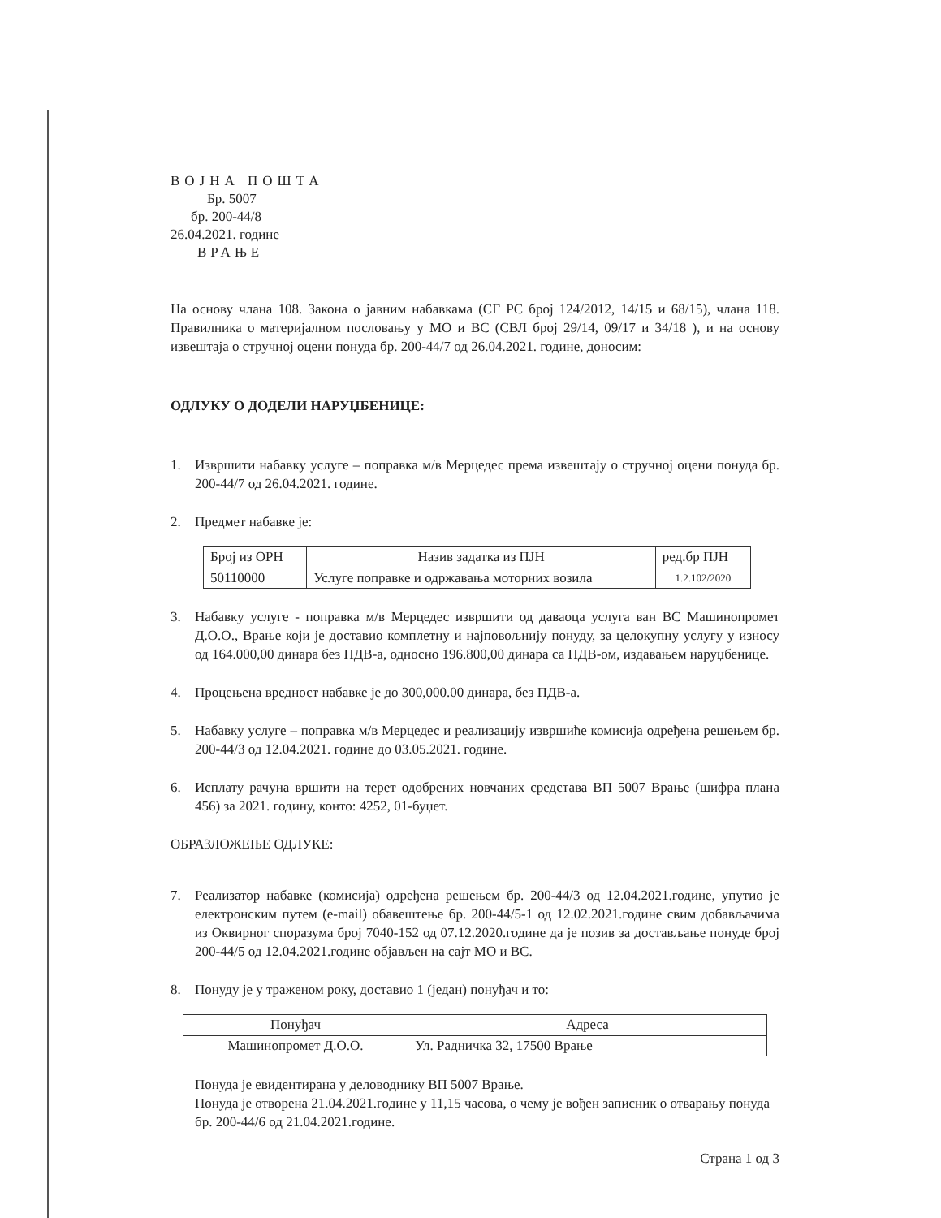ВОЈНА ПОШТА
Бр. 5007
бр. 200-44/8
26.04.2021. године
ВРАЊЕ
На основу члана 108. Закона о јавним набавкама (СГ РС број 124/2012, 14/15 и 68/15), члана 118. Правилника о материјалном пословању у МО и ВС (СВЛ број 29/14, 09/17 и 34/18 ), и на основу извештаја о стручној оцени понуда бр. 200-44/7 од 26.04.2021. године, доносим:
ОДЛУКУ О ДОДЕЛИ НАРУЏБЕНИЦЕ:
1. Извршити набавку услуге – поправка м/в Мерцедес према извештају о стручној оцени понуда бр. 200-44/7 од 26.04.2021. године.
2. Предмет набавке је:
| Број из ОРН | Назив задатка из ПЈН | ред.бр ПЈН |
| 50110000 | Услуге поправке и одржавања моторних возила | 1.2.102/2020 |
3. Набавку услуге - поправка м/в Мерцедес извршити од даваоца услуга ван ВС Машинопромет Д.О.О., Врање који је доставио комплетну и најповољнију понуду, за целокупну услугу у износу од 164.000,00 динара без ПДВ-а, односно 196.800,00 динара са ПДВ-ом, издавањем наруџбенице.
4. Процењена вредност набавке је до 300,000.00 динара, без ПДВ-а.
5. Набавку услуге – поправка м/в Мерцедес и реализацију извршиће комисија одређена решењем бр. 200-44/3 од 12.04.2021. године до 03.05.2021. године.
6. Исплату рачуна вршити на терет одобрених новчаних средстава ВП 5007 Врање (шифра плана 456) за 2021. годину, конто: 4252, 01-буџет.
ОБРАЗЛОЖЕЊЕ ОДЛУКЕ:
7. Реализатор набавке (комисија) одређена решењем бр. 200-44/3 од 12.04.2021.године, упутио је електронским путем (e-mail) обавештење бр. 200-44/5-1 од 12.02.2021.године свим добављачима из Оквирног споразума број 7040-152 од 07.12.2020.године да је позив за достављање понуде број 200-44/5 од 12.04.2021.године објављен на сајт МО и ВС.
8. Понуду је у траженом року, доставио 1 (један) понуђач и то:
| Понуђач | Адреса |
| Машинопромет Д.О.О. | Ул. Радничка 32, 17500 Врање |
Понуда је евидентирана у деловоднику ВП 5007 Врање.
Понуда је отворена 21.04.2021.године у 11,15 часова, о чему је вођен записник о отварању понуда бр. 200-44/6 од 21.04.2021.године.
Страна 1 од 3